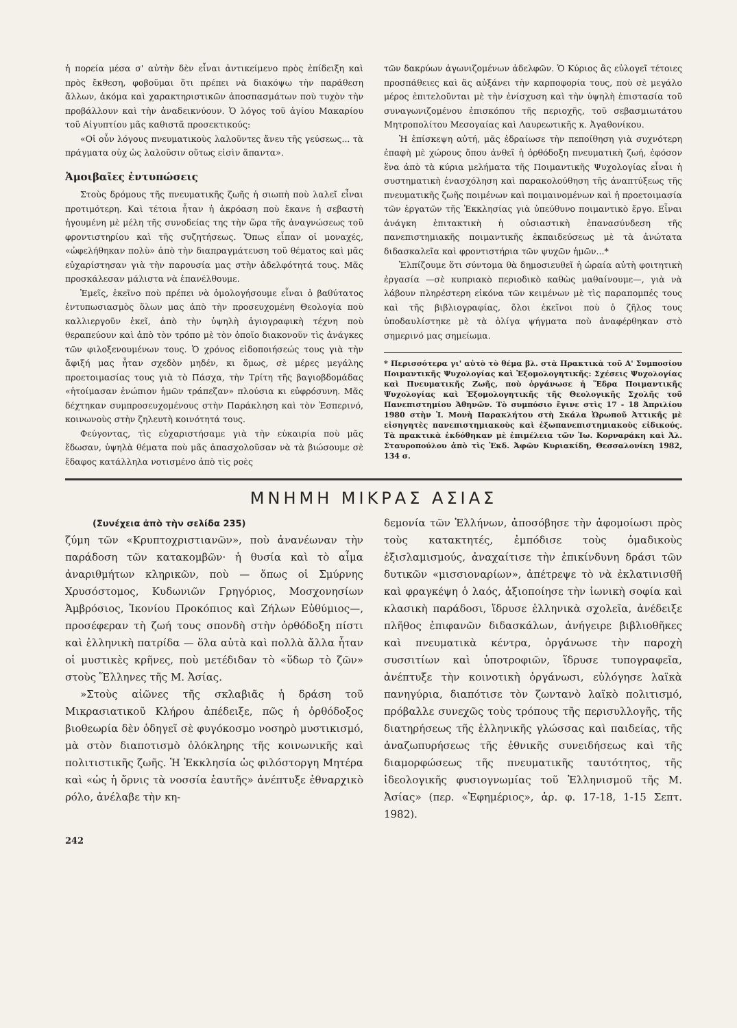ἡ πορεία μέσα σ' αὐτὴν δὲν εἶναι ἀντικείμενο πρὸς ἐπίδειξη καὶ πρὸς ἔκθεση, φοβοῦμαι ὅτι πρέπει νὰ διακόψω τὴν παράθεση ἄλλων, ἀκόμα καὶ χαρακτηριστικῶν ἀποσπασμάτων ποὺ τυχὸν τὴν προβάλλουν καὶ τὴν ἀναδεικνύουν. Ὁ λόγος τοῦ ἁγίου Μακαρίου τοῦ Αἰγυπτίου μᾶς καθιστᾶ προσεκτικούς:
«Οἱ οὖν λόγους πνευματικοὺς λαλοῦντες ἄνευ τῆς γεύσεως... τὰ πράγματα οὐχ ὡς λαλοῦσιν οὕτως εἰσὶν ἅπαντα».
Ἀμοιβαῖες ἐντυπώσεις
Στοὺς δρόμους τῆς πνευματικῆς ζωῆς ἡ σιωπὴ ποὺ λαλεῖ εἶναι προτιμότερη. Καὶ τέτοια ἦταν ἡ ἀκρόαση ποὺ ἔκανε ἡ σεβαστὴ ἡγουμένη μὲ μέλη τῆς συνοδείας της τὴν ὥρα τῆς ἀναγνώσεως τοῦ φροντιστηρίου καὶ τῆς συζητήσεως. Ὅπως εἶπαν οἱ μοναχές, «ὠφελήθηκαν πολὺ» ἀπὸ τὴν διαπραγμάτευση τοῦ θέματος καὶ μᾶς εὐχαρίστησαν γιὰ τὴν παρουσία μας στὴν ἀδελφότητά τους. Μᾶς προσκάλεσαν μάλιστα νὰ ἐπανέλθουμε.
Ἐμεῖς, ἐκεῖνο ποὺ πρέπει νὰ ὁμολογήσουμε εἶναι ὁ βαθύτατος ἐντυπωσιασμὸς ὅλων μας ἀπὸ τὴν προσευχομένη Θεολογία ποὺ καλλιεργοῦν ἐκεῖ, ἀπὸ τὴν ὑψηλὴ ἁγιογραφικὴ τέχνη ποὺ θεραπεύουν καὶ ἀπὸ τὸν τρόπο μὲ τὸν ὁποῖο διακονοῦν τὶς ἀνάγκες τῶν φιλοξενουμένων τους. Ὁ χρόνος εἰδοποιήσεώς τους γιὰ τὴν ἄφιξή μας ἦταν σχεδὸν μηδέν, κι ὅμως, σὲ μέρες μεγάλης προετοιμασίας τους γιὰ τὸ Πάσχα, τὴν Τρίτη τῆς βαγιοβδομάδας «ἡτοίμασαν ἐνώπιον ἡμῶν τράπεζαν» πλούσια κι εὐφρόσυνη. Μᾶς δέχτηκαν συμπροσευχομένους στὴν Παράκληση καὶ τὸν Ἑσπερινό, κοινωνοὺς στὴν ζηλευτὴ κοινότητά τους.
Φεύγοντας, τὶς εὐχαριστήσαμε γιὰ τὴν εὐκαιρία ποὺ μᾶς ἔδωσαν, ὑψηλὰ θέματα ποὺ μᾶς ἀπασχολοῦσαν νὰ τὰ βιώσουμε σὲ ἔδαφος κατάλληλα νοτισμένο ἀπὸ τὶς ροὲς
τῶν δακρύων ἀγωνιζομένων ἀδελφῶν. Ὁ Κύριος ἂς εὐλογεῖ τέτοιες προσπάθειες καὶ ἂς αὐξάνει τὴν καρποφορία τους, ποὺ σὲ μεγάλο μέρος ἐπιτελοῦνται μὲ τὴν ἐνίσχυση καὶ τὴν ὑψηλὴ ἐπιστασία τοῦ συναγωνιζομένου ἐπισκόπου τῆς περιοχῆς, τοῦ σεβασμιωτάτου Μητροπολίτου Μεσογαίας καὶ Λαυρεωτικῆς κ. Ἀγαθονίκου.
Ἡ ἐπίσκεψη αὐτή, μᾶς ἑδραίωσε τὴν πεποίθηση γιὰ συχνότερη ἐπαφὴ μὲ χώρους ὅπου ἀνθεῖ ἡ ὀρθόδοξη πνευματικὴ ζωή, ἐφόσον ἕνα ἀπὸ τὰ κύρια μελήματα τῆς Ποιμαντικῆς Ψυχολογίας εἶναι ἡ συστηματικὴ ἐνασχόληση καὶ παρακολούθηση τῆς ἀναπτύξεως τῆς πνευματικῆς ζωῆς ποιμένων καὶ ποιμαινομένων καὶ ἡ προετοιμασία τῶν ἐργατῶν τῆς Ἐκκλησίας γιὰ ὑπεύθυνο ποιμαντικὸ ἔργο. Εἶναι ἀνάγκη ἐπιτακτικὴ ἡ οὐσιαστικὴ ἐπανασύνδεση τῆς πανεπιστημιακῆς ποιμαντικῆς ἐκπαιδεύσεως μὲ τὰ ἀνώτατα διδασκαλεῖα καὶ φροντιστήρια τῶν ψυχῶν ἡμῶν...*
Ἐλπίζουμε ὅτι σύντομα θὰ δημοσιευθεῖ ἡ ὡραία αὐτὴ φοιτητικὴ ἐργασία —σὲ κυπριακὸ περιοδικὸ καθὼς μαθαίνουμε—, γιὰ νὰ λάβουν πληρέστερη εἰκόνα τῶν κειμένων μὲ τὶς παραπομπές τους καὶ τῆς βιβλιογραφίας, ὅλοι ἐκεῖνοι ποὺ ὁ ζῆλος τους ὑποδαυλίστηκε μὲ τὰ ὀλίγα ψήγματα ποὺ ἀναφέρθηκαν στὸ σημερινό μας σημείωμα.
* Περισσότερα γι' αὐτὸ τὸ θέμα βλ. στὰ Πρακτικὰ τοῦ Α' Συμποσίου Ποιμαντικῆς Ψυχολογίας καὶ Ἐξομολογητικῆς: Σχέσεις Ψυχολογίας καὶ Πνευματικῆς Ζωῆς, ποὺ ὀργάνωσε ἡ Ἕδρα Ποιμαντικῆς Ψυχολογίας καὶ Ἐξομολογητικῆς τῆς Θεολογικῆς Σχολῆς τοῦ Πανεπιστημίου Ἀθηνῶν. Τὸ συμπόσιο ἔγινε στὶς 17 - 18 Ἀπριλίου 1980 στὴν Ἱ. Μονὴ Παρακλήτου στὴ Σκάλα Ὠρωποῦ Ἀττικῆς μὲ εἰσηγητὲς πανεπιστημιακοὺς καὶ ἐξωπανεπιστημιακοὺς εἰδικούς. Τὰ πρακτικὰ ἐκδόθηκαν μὲ ἐπιμέλεια τῶν Ἰω. Κορναράκη καὶ Ἀλ. Σταυροπούλου ἀπὸ τὶς Ἐκδ. Ἀφῶν Κυριακίδη, Θεσσαλονίκη 1982, 134 σ.
ΜΝΗΜΗ ΜΙΚΡΑΣ ΑΣΙΑΣ
(Συνέχεια ἀπὸ τὴν σελίδα 235)
ζύμη τῶν «Κρυπτοχριστιανῶν», ποὺ ἀνανέωναν τὴν παράδοση τῶν κατακομβῶν· ἡ θυσία καὶ τὸ αἷμα ἀναριθμήτων κληρικῶν, ποὺ — ὅπως οἱ Σμύρνης Χρυσόστομος, Κυδωνιῶν Γρηγόριος, Μοσχονησίων Ἀμβρόσιος, Ἰκονίου Προκόπιος καὶ Ζήλων Εὐθύμιος—, προσέφεραν τὴ ζωή τους σπονδὴ στὴν ὀρθόδοξη πίστι καὶ ἑλληνικὴ πατρίδα — ὅλα αὐτὰ καὶ πολλὰ ἄλλα ἦταν οἱ μυστικὲς κρῆνες, ποὺ μετέδιδαν τὸ «ὕδωρ τὸ ζῶν» στοὺς Ἕλληνες τῆς Μ. Ἀσίας.
»Στοὺς αἰῶνες τῆς σκλαβιᾶς ἡ δράση τοῦ Μικρασιατικοῦ Κλήρου ἀπέδειξε, πῶς ἡ ὀρθόδοξος βιοθεωρία δὲν ὁδηγεῖ σὲ φυγόκοσμο νοσηρὸ μυστικισμό, μὰ στὸν διαποτισμὸ ὁλόκληρης τῆς κοινωνικῆς καὶ πολιτιστικῆς ζωῆς. Ἡ Ἐκκλησία ὡς φιλόστοργη Μητέρα καὶ «ὡς ἡ ὄρνις τὰ νοσσία ἑαυτῆς» ἀνέπτυξε ἐθναρχικὸ ρόλο, ἀνέλαβε τὴν κη-
δεμονία τῶν Ἑλλήνων, ἀποσόβησε τὴν ἀφομοίωσι πρὸς τοὺς κατακτητές, ἐμπόδισε τοὺς ὁμαδικοὺς ἐξισλαμισμούς, ἀναχαίτισε τὴν ἐπικίνδυνη δράσι τῶν δυτικῶν «μισσιοναρίων», ἀπέτρεψε τὸ νὰ ἐκλατινισθῆ καὶ φραγκέψη ὁ λαός, ἀξιοποίησε τὴν ἰωνικὴ σοφία καὶ κλασικὴ παράδοσι, ἵδρυσε ἑλληνικὰ σχολεῖα, ἀνέδειξε πλῆθος ἐπιφανῶν διδασκάλων, ἀνήγειρε βιβλιοθῆκες καὶ πνευματικὰ κέντρα, ὀργάνωσε τὴν παροχὴ συσσιτίων καὶ ὑποτροφιῶν, ἵδρυσε τυπογραφεῖα, ἀνέπτυξε τὴν κοινοτικὴ ὀργάνωσι, εὐλόγησε λαϊκὰ πανηγύρια, διαπότισε τὸν ζωντανὸ λαϊκὸ πολιτισμό, πρόβαλλε συνεχῶς τοὺς τρόπους τῆς περισυλλογῆς, τῆς διατηρήσεως τῆς ἑλληνικῆς γλώσσας καὶ παιδείας, τῆς ἀναζωπυρήσεως τῆς ἐθνικῆς συνειδήσεως καὶ τῆς διαμορφώσεως τῆς πνευματικῆς ταυτότητος, τῆς ἰδεολογικῆς φυσιογνωμίας τοῦ Ἑλληνισμοῦ τῆς Μ. Ἀσίας» (περ. «Ἐφημέριος», ἀρ. φ. 17-18, 1-15 Σεπτ. 1982).
242